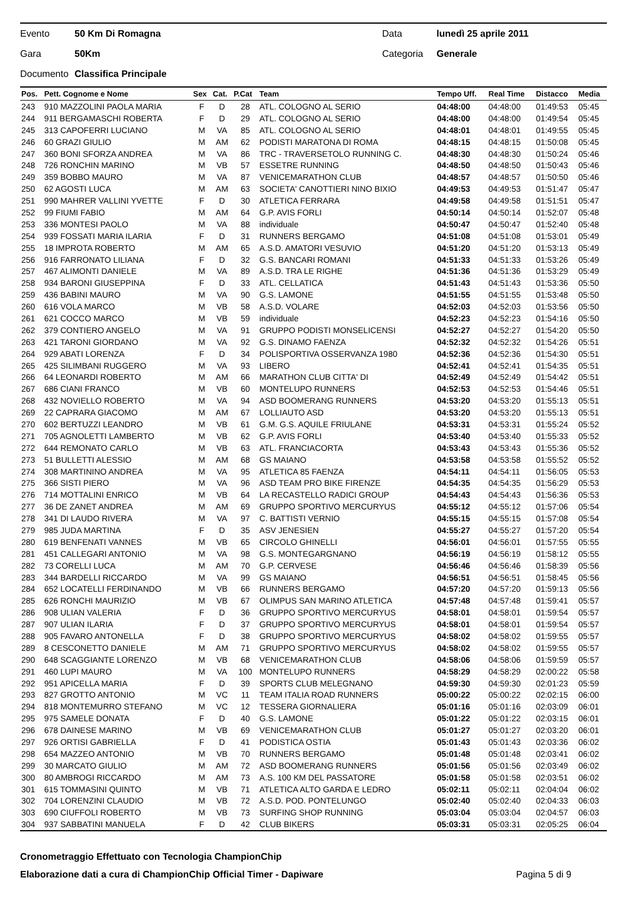Evento 50 Km Di Romagna Data lunedì 25 aprile 2011
Gara 50Km Categoria Generale
Documento Classifica Principale
| Pos. | Pett. Cognome e Nome | Sex | Cat. | P.Cat | Team | Tempo Uff. | Real Time | Distacco | Media |
| --- | --- | --- | --- | --- | --- | --- | --- | --- | --- |
| 243 | 910 MAZZOLINI PAOLA MARIA | F | D | 28 | ATL. COLOGNO AL SERIO | 04:48:00 | 04:48:00 | 01:49:53 | 05:45 |
| 244 | 911 BERGAMASCHI ROBERTA | F | D | 29 | ATL. COLOGNO AL SERIO | 04:48:00 | 04:48:00 | 01:49:54 | 05:45 |
| 245 | 313 CAPOFERRI LUCIANO | M | VA | 85 | ATL. COLOGNO AL SERIO | 04:48:01 | 04:48:01 | 01:49:55 | 05:45 |
| 246 | 60 GRAZI GIULIO | M | AM | 62 | PODISTI MARATONA DI ROMA | 04:48:15 | 04:48:15 | 01:50:08 | 05:45 |
| 247 | 360 BONI SFORZA ANDREA | M | VA | 86 | TRC - TRAVERSETOLO RUNNING C. | 04:48:30 | 04:48:30 | 01:50:24 | 05:46 |
| 248 | 726 RONCHIN MARINO | M | VB | 57 | ESSETRE RUNNING | 04:48:50 | 04:48:50 | 01:50:43 | 05:46 |
| 249 | 359 BOBBO MAURO | M | VA | 87 | VENICEMARATHON CLUB | 04:48:57 | 04:48:57 | 01:50:50 | 05:46 |
| 250 | 62 AGOSTI LUCA | M | AM | 63 | SOCIETA' CANOTTIERI NINO BIXIO | 04:49:53 | 04:49:53 | 01:51:47 | 05:47 |
| 251 | 990 MAHRER VALLINI YVETTE | F | D | 30 | ATLETICA FERRARA | 04:49:58 | 04:49:58 | 01:51:51 | 05:47 |
| 252 | 99 FIUMI FABIO | M | AM | 64 | G.P. AVIS FORLI | 04:50:14 | 04:50:14 | 01:52:07 | 05:48 |
| 253 | 336 MONTESI PAOLO | M | VA | 88 | individuale | 04:50:47 | 04:50:47 | 01:52:40 | 05:48 |
| 254 | 939 FOSSATI MARIA ILARIA | F | D | 31 | RUNNERS BERGAMO | 04:51:08 | 04:51:08 | 01:53:01 | 05:49 |
| 255 | 18 IMPROTA ROBERTO | M | AM | 65 | A.S.D. AMATORI VESUVIO | 04:51:20 | 04:51:20 | 01:53:13 | 05:49 |
| 256 | 916 FARRONATO LILIANA | F | D | 32 | G.S. BANCARI ROMANI | 04:51:33 | 04:51:33 | 01:53:26 | 05:49 |
| 257 | 467 ALIMONTI DANIELE | M | VA | 89 | A.S.D. TRA LE RIGHE | 04:51:36 | 04:51:36 | 01:53:29 | 05:49 |
| 258 | 934 BARONI GIUSEPPINA | F | D | 33 | ATL. CELLATICA | 04:51:43 | 04:51:43 | 01:53:36 | 05:50 |
| 259 | 436 BABINI MAURO | M | VA | 90 | G.S. LAMONE | 04:51:55 | 04:51:55 | 01:53:48 | 05:50 |
| 260 | 616 VOLA MARCO | M | VB | 58 | A.S.D. VOLARE | 04:52:03 | 04:52:03 | 01:53:56 | 05:50 |
| 261 | 621 COCCO MARCO | M | VB | 59 | individuale | 04:52:23 | 04:52:23 | 01:54:16 | 05:50 |
| 262 | 379 CONTIERO ANGELO | M | VA | 91 | GRUPPO PODISTI MONSELICENSI | 04:52:27 | 04:52:27 | 01:54:20 | 05:50 |
| 263 | 421 TARONI GIORDANO | M | VA | 92 | G.S. DINAMO FAENZA | 04:52:32 | 04:52:32 | 01:54:26 | 05:51 |
| 264 | 929 ABATI LORENZA | F | D | 34 | POLISPORTIVA OSSERVANZA 1980 | 04:52:36 | 04:52:36 | 01:54:30 | 05:51 |
| 265 | 425 SILIMBANI RUGGERO | M | VA | 93 | LIBERO | 04:52:41 | 04:52:41 | 01:54:35 | 05:51 |
| 266 | 64 LEONARDI ROBERTO | M | AM | 66 | MARATHON CLUB CITTA' DI | 04:52:49 | 04:52:49 | 01:54:42 | 05:51 |
| 267 | 686 CIANI FRANCO | M | VB | 60 | MONTELUPO RUNNERS | 04:52:53 | 04:52:53 | 01:54:46 | 05:51 |
| 268 | 432 NOVIELLO ROBERTO | M | VA | 94 | ASD BOOMERANG RUNNERS | 04:53:20 | 04:53:20 | 01:55:13 | 05:51 |
| 269 | 22 CAPRARA GIACOMO | M | AM | 67 | LOLLIAUTO ASD | 04:53:20 | 04:53:20 | 01:55:13 | 05:51 |
| 270 | 602 BERTUZZI LEANDRO | M | VB | 61 | G.M. G.S. AQUILE FRIULANE | 04:53:31 | 04:53:31 | 01:55:24 | 05:52 |
| 271 | 705 AGNOLETTI LAMBERTO | M | VB | 62 | G.P. AVIS FORLI | 04:53:40 | 04:53:40 | 01:55:33 | 05:52 |
| 272 | 644 REMONATO CARLO | M | VB | 63 | ATL. FRANCIACORTA | 04:53:43 | 04:53:43 | 01:55:36 | 05:52 |
| 273 | 51 BULLETTI ALESSIO | M | AM | 68 | GS MAIANO | 04:53:58 | 04:53:58 | 01:55:52 | 05:52 |
| 274 | 308 MARTININO ANDREA | M | VA | 95 | ATLETICA 85 FAENZA | 04:54:11 | 04:54:11 | 01:56:05 | 05:53 |
| 275 | 366 SISTI PIERO | M | VA | 96 | ASD TEAM PRO BIKE FIRENZE | 04:54:35 | 04:54:35 | 01:56:29 | 05:53 |
| 276 | 714 MOTTALINI ENRICO | M | VB | 64 | LA RECASTELLO RADICI GROUP | 04:54:43 | 04:54:43 | 01:56:36 | 05:53 |
| 277 | 36 DE ZANET ANDREA | M | AM | 69 | GRUPPO SPORTIVO MERCURYUS | 04:55:12 | 04:55:12 | 01:57:06 | 05:54 |
| 278 | 341 DI LAUDO RIVERA | M | VA | 97 | C. BATTISTI VERNIO | 04:55:15 | 04:55:15 | 01:57:08 | 05:54 |
| 279 | 985 JUDA MARTINA | F | D | 35 | ASV JENESIEN | 04:55:27 | 04:55:27 | 01:57:20 | 05:54 |
| 280 | 619 BENFENATI VANNES | M | VB | 65 | CIRCOLO GHINELLI | 04:56:01 | 04:56:01 | 01:57:55 | 05:55 |
| 281 | 451 CALLEGARI ANTONIO | M | VA | 98 | G.S. MONTEGARGNANO | 04:56:19 | 04:56:19 | 01:58:12 | 05:55 |
| 282 | 73 CORELLI LUCA | M | AM | 70 | G.P. CERVESE | 04:56:46 | 04:56:46 | 01:58:39 | 05:56 |
| 283 | 344 BARDELLI RICCARDO | M | VA | 99 | GS MAIANO | 04:56:51 | 04:56:51 | 01:58:45 | 05:56 |
| 284 | 652 LOCATELLI FERDINANDO | M | VB | 66 | RUNNERS BERGAMO | 04:57:20 | 04:57:20 | 01:59:13 | 05:56 |
| 285 | 626 RONCHI MAURIZIO | M | VB | 67 | OLIMPUS SAN MARINO ATLETICA | 04:57:48 | 04:57:48 | 01:59:41 | 05:57 |
| 286 | 908 ULIAN VALERIA | F | D | 36 | GRUPPO SPORTIVO MERCURYUS | 04:58:01 | 04:58:01 | 01:59:54 | 05:57 |
| 287 | 907 ULIAN ILARIA | F | D | 37 | GRUPPO SPORTIVO MERCURYUS | 04:58:01 | 04:58:01 | 01:59:54 | 05:57 |
| 288 | 905 FAVARO ANTONELLA | F | D | 38 | GRUPPO SPORTIVO MERCURYUS | 04:58:02 | 04:58:02 | 01:59:55 | 05:57 |
| 289 | 8 CESCONETTO DANIELE | M | AM | 71 | GRUPPO SPORTIVO MERCURYUS | 04:58:02 | 04:58:02 | 01:59:55 | 05:57 |
| 290 | 648 SCAGGIANTE LORENZO | M | VB | 68 | VENICEMARATHON CLUB | 04:58:06 | 04:58:06 | 01:59:59 | 05:57 |
| 291 | 460 LUPI MAURO | M | VA | 100 | MONTELUPO RUNNERS | 04:58:29 | 04:58:29 | 02:00:22 | 05:58 |
| 292 | 951 APICELLA MARIA | F | D | 39 | SPORTS CLUB MELEGNANO | 04:59:30 | 04:59:30 | 02:01:23 | 05:59 |
| 293 | 827 GROTTO ANTONIO | M | VC | 11 | TEAM ITALIA ROAD RUNNERS | 05:00:22 | 05:00:22 | 02:02:15 | 06:00 |
| 294 | 818 MONTEMURRO STEFANO | M | VC | 12 | TESSERA GIORNALIERA | 05:01:16 | 05:01:16 | 02:03:09 | 06:01 |
| 295 | 975 SAMELE DONATA | F | D | 40 | G.S. LAMONE | 05:01:22 | 05:01:22 | 02:03:15 | 06:01 |
| 296 | 678 DAINESE MARINO | M | VB | 69 | VENICEMARATHON CLUB | 05:01:27 | 05:01:27 | 02:03:20 | 06:01 |
| 297 | 926 ORTISI GABRIELLA | F | D | 41 | PODISTICA OSTIA | 05:01:43 | 05:01:43 | 02:03:36 | 06:02 |
| 298 | 654 MAZZEO ANTONIO | M | VB | 70 | RUNNERS BERGAMO | 05:01:48 | 05:01:48 | 02:03:41 | 06:02 |
| 299 | 30 MARCATO GIULIO | M | AM | 72 | ASD BOOMERANG RUNNERS | 05:01:56 | 05:01:56 | 02:03:49 | 06:02 |
| 300 | 80 AMBROGI RICCARDO | M | AM | 73 | A.S. 100 KM DEL PASSATORE | 05:01:58 | 05:01:58 | 02:03:51 | 06:02 |
| 301 | 615 TOMMASINI QUINTO | M | VB | 71 | ATLETICA ALTO GARDA E LEDRO | 05:02:11 | 05:02:11 | 02:04:04 | 06:02 |
| 302 | 704 LORENZINI CLAUDIO | M | VB | 72 | A.S.D. POD. PONTELUNGO | 05:02:40 | 05:02:40 | 02:04:33 | 06:03 |
| 303 | 690 CIUFFOLI ROBERTO | M | VB | 73 | SURFING SHOP RUNNING | 05:03:04 | 05:03:04 | 02:04:57 | 06:03 |
| 304 | 937 SABBATINI MANUELA | F | D | 42 | CLUB BIKERS | 05:03:31 | 05:03:31 | 02:05:25 | 06:04 |
Cronometraggio Effettuato con Tecnologia ChampionChip
Elaborazione dati a cura di ChampionChip Official Timer - Dapiware Pagina 5 di 9